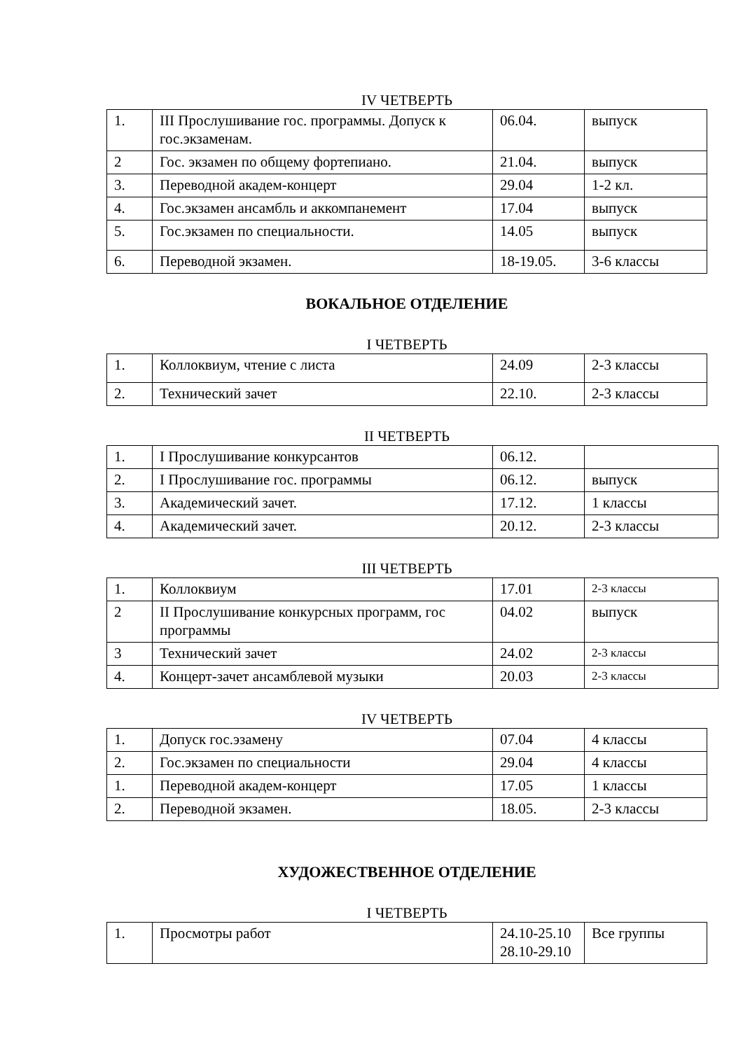IV ЧЕТВЕРТЬ
| 1. | III Прослушивание гос. программы. Допуск к гос.экзаменам. | 06.04. | выпуск |
| 2 | Гос. экзамен по общему фортепиано. | 21.04. | выпуск |
| 3. | Переводной академ-концерт | 29.04 | 1-2 кл. |
| 4. | Гос.экзамен ансамбль и аккомпанемент | 17.04 | выпуск |
| 5. | Гос.экзамен по специальности. | 14.05 | выпуск |
| 6. | Переводной экзамен. | 18-19.05. | 3-6 классы |
ВОКАЛЬНОЕ ОТДЕЛЕНИЕ
I ЧЕТВЕРТЬ
| 1. | Коллоквиум, чтение с листа | 24.09 | 2-3 классы |
| 2. | Технический зачет | 22.10. | 2-3 классы |
II ЧЕТВЕРТЬ
| 1. | I Прослушивание конкурсантов | 06.12. | |
| 2. | I Прослушивание гос. программы | 06.12. | выпуск |
| 3. | Академический зачет. | 17.12. | 1 классы |
| 4. | Академический зачет. | 20.12. | 2-3 классы |
III ЧЕТВЕРТЬ
| 1. | Коллоквиум | 17.01 | 2-3 классы |
| 2 | II Прослушивание конкурсных программ, гос программы | 04.02 | выпуск |
| 3 | Технический зачет | 24.02 | 2-3 классы |
| 4. | Концерт-зачет ансамблевой музыки | 20.03 | 2-3 классы |
IV ЧЕТВЕРТЬ
| 1. | Допуск гос.эзамену | 07.04 | 4 классы |
| 2. | Гос.экзамен по специальности | 29.04 | 4 классы |
| 1. | Переводной академ-концерт | 17.05 | 1 классы |
| 2. | Переводной экзамен. | 18.05. | 2-3 классы |
ХУДОЖЕСТВЕННОЕ ОТДЕЛЕНИЕ
I ЧЕТВЕРТЬ
| 1. | Просмотры работ | 24.10-25.10 28.10-29.10 | Все группы |